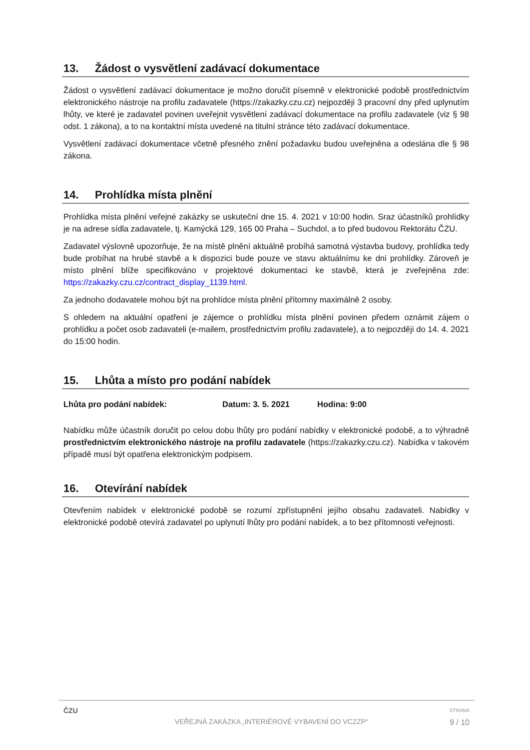13. Žádost o vysvětlení zadávací dokumentace
Žádost o vysvětlení zadávací dokumentace je možno doručit písemně v elektronické podobě prostřednictvím elektronického nástroje na profilu zadavatele (https://zakazky.czu.cz) nejpozději 3 pracovní dny před uplynutím lhůty, ve které je zadavatel povinen uveřejnit vysvětlení zadávací dokumentace na profilu zadavatele (viz § 98 odst. 1 zákona), a to na kontaktní místa uvedené na titulní stránce této zadávací dokumentace.
Vysvětlení zadávací dokumentace včetně přesného znění požadavku budou uveřejněna a odeslána dle § 98 zákona.
14. Prohlídka místa plnění
Prohlídka místa plnění veřejné zakázky se uskuteční dne 15. 4. 2021 v 10:00 hodin. Sraz účastníků prohlídky je na adrese sídla zadavatele, tj. Kamýcká 129, 165 00 Praha – Suchdol, a to před budovou Rektorátu ČZU.
Zadavatel výslovně upozorňuje, že na místě plnění aktuálně probíhá samotná výstavba budovy, prohlídka tedy bude probíhat na hrubé stavbě a k dispozici bude pouze ve stavu aktuálnímu ke dni prohlídky. Zároveň je místo plnění blíže specifikováno v projektové dokumentaci ke stavbě, která je zveřejněna zde: https://zakazky.czu.cz/contract_display_1139.html.
Za jednoho dodavatele mohou být na prohlídce místa plnění přítomny maximálně 2 osoby.
S ohledem na aktuální opatření je zájemce o prohlídku místa plnění povinen předem oznámit zájem o prohlídku a počet osob zadavateli (e-mailem, prostřednictvím profilu zadavatele), a to nejpozději do 14. 4. 2021 do 15:00 hodin.
15. Lhůta a místo pro podání nabídek
Lhůta pro podání nabídek: Datum: 3. 5. 2021 Hodina: 9:00
Nabídku může účastník doručit po celou dobu lhůty pro podání nabídky v elektronické podobě, a to výhradně prostřednictvím elektronického nástroje na profilu zadavatele (https://zakazky.czu.cz). Nabídka v takovém případě musí být opatřena elektronickým podpisem.
16. Otevírání nabídek
Otevřením nabídek v elektronické podobě se rozumí zpřístupnění jejího obsahu zadavateli. Nabídky v elektronické podobě otevírá zadavatel po uplynutí lhůty pro podání nabídek, a to bez přítomnosti veřejnosti.
ČZU
VEŘEJNÁ ZAKÁZKA „INTERIÉROVÉ VYBAVENÍ DO VCZZP“
STRANA
9 / 10